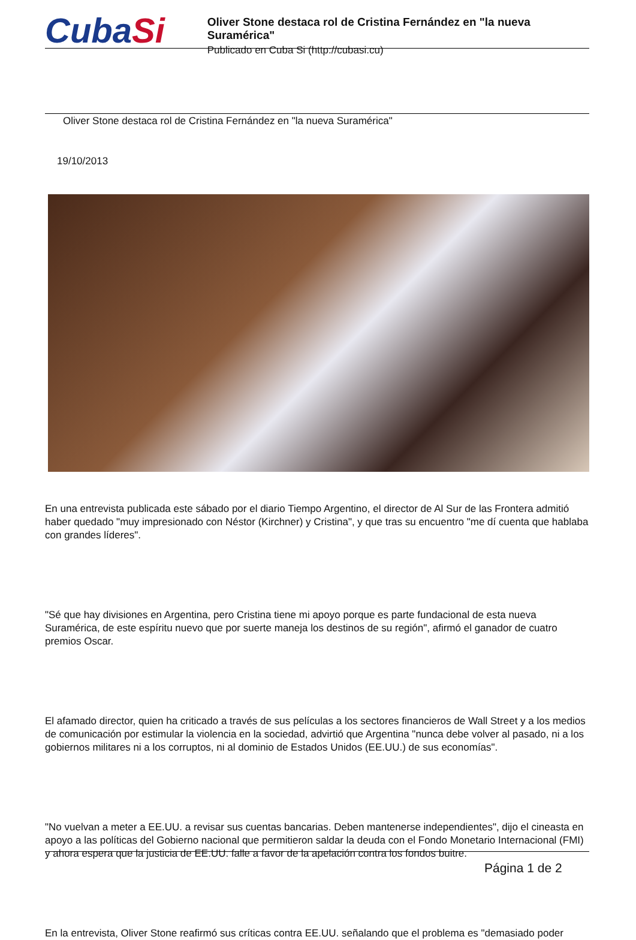CubaSi
Oliver Stone destaca rol de Cristina Fernández en "la nueva Suramérica"
Publicado en Cuba Si (http://cubasi.cu)
Oliver Stone destaca rol de Cristina Fernández en "la nueva Suramérica"
19/10/2013
En una entrevista publicada este sábado por el diario Tiempo Argentino, el director de Al Sur de las Frontera admitió haber quedado "muy impresionado con Néstor (Kirchner) y Cristina", y que tras su encuentro "me dí cuenta que hablaba con grandes líderes".
"Sé que hay divisiones en Argentina, pero Cristina tiene mi apoyo porque es parte fundacional de esta nueva Suramérica, de este espíritu nuevo que por suerte maneja los destinos de su región", afirmó el ganador de cuatro premios Oscar.
El afamado director, quien ha criticado a través de sus películas a los sectores financieros de Wall Street y a los medios de comunicación por estimular la violencia en la sociedad, advirtió que Argentina "nunca debe volver al pasado, ni a los gobiernos militares ni a los corruptos, ni al dominio de Estados Unidos (EE.UU.) de sus economías".
"No vuelvan a meter a EE.UU. a revisar sus cuentas bancarias. Deben mantenerse independientes", dijo el cineasta en apoyo a las políticas del Gobierno nacional que permitieron saldar la deuda con el Fondo Monetario Internacional (FMI) y ahora espera que la justicia de EE.UU. falle a favor de la apelación contra los fondos buitre.
En la entrevista, Oliver Stone reafirmó sus críticas contra EE.UU. señalando que el problema es "demasiado poder
Página 1 de 2